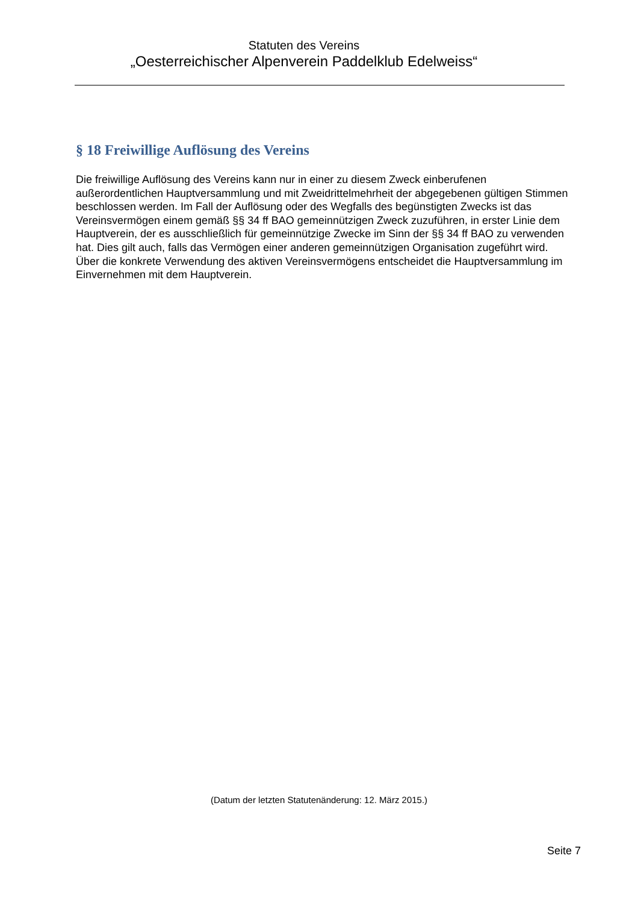Statuten des Vereins
„Oesterreichischer Alpenverein Paddelklub Edelweiss“
§ 18 Freiwillige Auflösung des Vereins
Die freiwillige Auflösung des Vereins kann nur in einer zu diesem Zweck einberufenen außerordentlichen Hauptversammlung und mit Zweidrittelmehrheit der abgegebenen gültigen Stimmen beschlossen werden. Im Fall der Auflösung oder des Wegfalls des begünstigten Zwecks ist das Vereinsvermögen einem gemäß §§ 34 ff BAO gemeinnützigen Zweck zuzuführen, in erster Linie dem Hauptverein, der es ausschließlich für gemeinnützige Zwecke im Sinn der §§ 34 ff BAO zu verwenden hat. Dies gilt auch, falls das Vermögen einer anderen gemeinnützigen Organisation zugeführt wird.
Über die konkrete Verwendung des aktiven Vereinsvermögens entscheidet die Hauptversammlung im Einvernehmen mit dem Hauptverein.
(Datum der letzten Statutenänderung: 12. März 2015.)
Seite 7